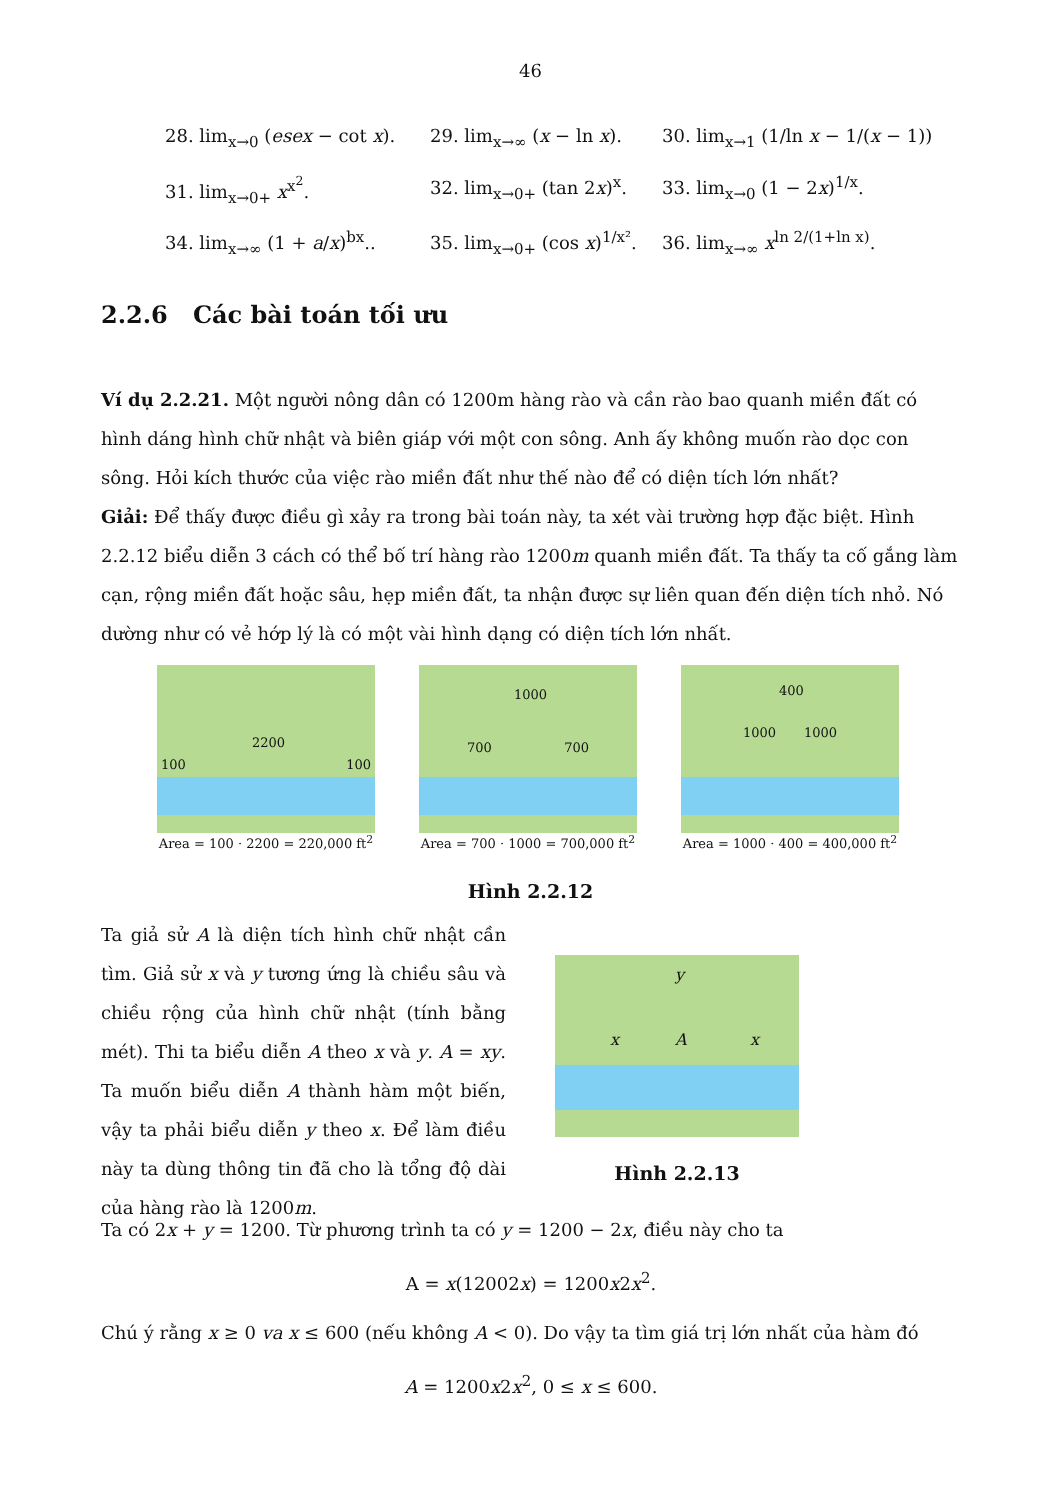46
28. lim<sub>x→0</sub> (esex − cot x).
29. lim<sub>x→∞</sub> (x − ln x).
30. lim<sub>x→1</sub> (1/ln x − 1/(x − 1))
31. lim<sub>x→0+</sub> x<sup>x<sup>2</sup></sup>.
32. lim<sub>x→0+</sub> (tan 2x)<sup>x</sup>.
33. lim<sub>x→0</sub> (1 − 2x)<sup>1/x</sup>.
34. lim<sub>x→∞</sub> (1 + a/x)<sup>bx</sup>..
35. lim<sub>x→0+</sub> (cos x)<sup>1/x²</sup>.
36. lim<sub>x→∞</sub> x<sup>ln 2/(1+ln x)</sup>.
2.2.6 Các bài toán tối ưu
Ví dụ 2.2.21. Một người nông dân có 1200m hàng rào và cần rào bao quanh miền đất có hình dáng hình chữ nhật và biên giáp với một con sông. Anh ấy không muốn rào dọc con sông. Hỏi kích thước của việc rào miền đất như thế nào để có diện tích lớn nhất?
Giải: Để thấy được điều gì xảy ra trong bài toán này, ta xét vài trường hợp đặc biệt. Hình 2.2.12 biểu diễn 3 cách có thể bố trí hàng rào 1200m quanh miền đất. Ta thấy ta cố gắng làm cạn, rộng miền đất hoặc sâu, hẹp miền đất, ta nhận được sự liên quan đến diện tích nhỏ. Nó dường như có vẻ hớp lý là có một vài hình dạng có diện tích lớn nhất.
2200
100 100
Area = 100 · 2200 = 220,000 ft<sup>2</sup>
1000
700 700
Area = 700 · 1000 = 700,000 ft<sup>2</sup>
400
1000 1000
Area = 1000 · 400 = 400,000 ft<sup>2</sup>
Hình 2.2.12
Ta giả sử A là diện tích hình chữ nhật cần tìm. Giả sử x và y tương ứng là chiều sâu và chiều rộng của hình chữ nhật (tính bằng mét). Thi ta biểu diễn A theo x và y. A = xy. Ta muốn biểu diễn A thành hàm một biến, vậy ta phải biểu diễn y theo x. Để làm điều này ta dùng thông tin đã cho là tổng độ dài của hàng rào là 1200m.
y
x A x
Hình 2.2.13
Ta có 2x + y = 1200. Từ phương trình ta có y = 1200 − 2x, điều này cho ta
A = x(12002x) = 1200x2x<sup>2</sup>.
Chú ý rằng x ≥ 0 va x ≤ 600 (nếu không A < 0). Do vậy ta tìm giá trị lớn nhất của hàm đó
A = 1200x2x<sup>2</sup>, 0 ≤ x ≤ 600.